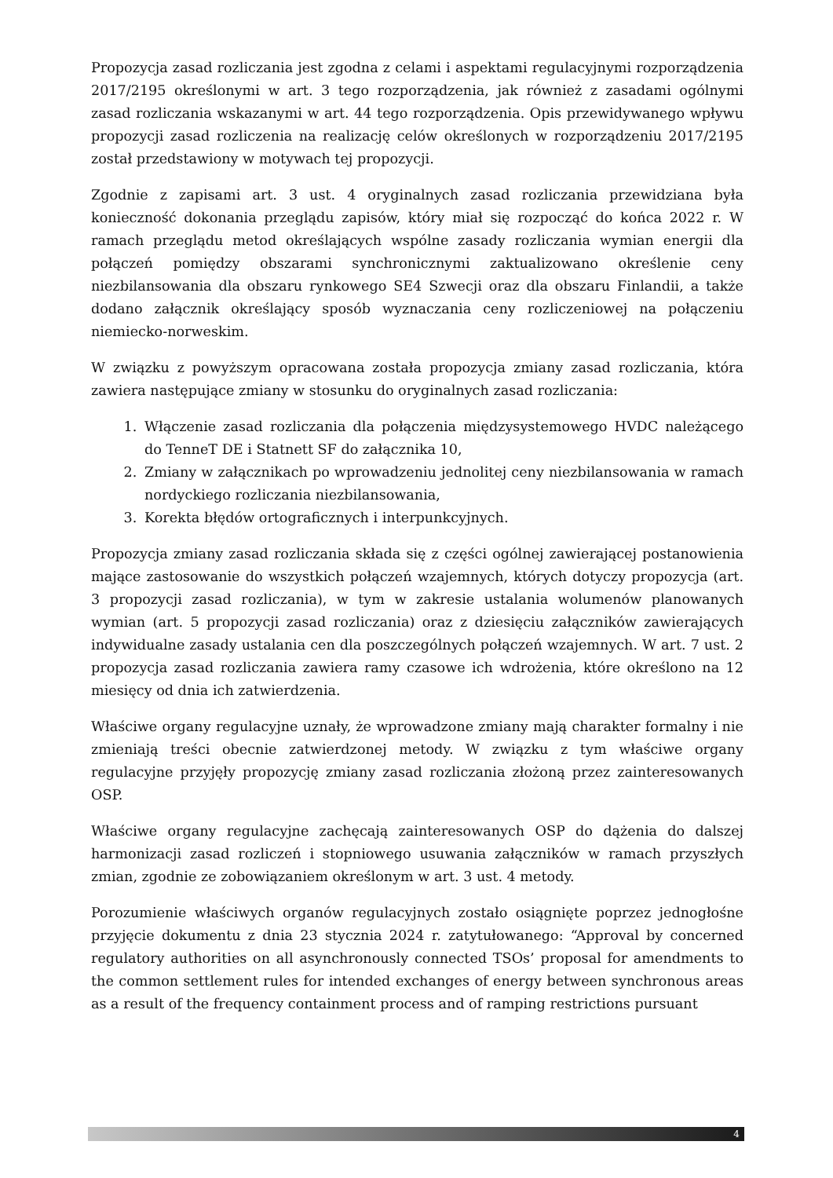Propozycja zasad rozliczania jest zgodna z celami i aspektami regulacyjnymi rozporządzenia 2017/2195 określonymi w art. 3 tego rozporządzenia, jak również z zasadami ogólnymi zasad rozliczania wskazanymi w art. 44 tego rozporządzenia. Opis przewidywanego wpływu propozycji zasad rozliczenia na realizację celów określonych w rozporządzeniu 2017/2195 został przedstawiony w motywach tej propozycji.
Zgodnie z zapisami art. 3 ust. 4 oryginalnych zasad rozliczania przewidziana była konieczność dokonania przeglądu zapisów, który miał się rozpocząć do końca 2022 r. W ramach przeglądu metod określających wspólne zasady rozliczania wymian energii dla połączeń pomiędzy obszarami synchronicznymi zaktualizowano określenie ceny niezbilansowania dla obszaru rynkowego SE4 Szwecji oraz dla obszaru Finlandii, a także dodano załącznik określający sposób wyznaczania ceny rozliczeniowej na połączeniu niemiecko-norweskim.
W związku z powyższym opracowana została propozycja zmiany zasad rozliczania, która zawiera następujące zmiany w stosunku do oryginalnych zasad rozliczania:
1. Włączenie zasad rozliczania dla połączenia międzysystemowego HVDC należącego do TenneT DE i Statnett SF do załącznika 10,
2. Zmiany w załącznikach po wprowadzeniu jednolitej ceny niezbilansowania w ramach nordyckiego rozliczania niezbilansowania,
3. Korekta błędów ortograficznych i interpunkcyjnych.
Propozycja zmiany zasad rozliczania składa się z części ogólnej zawierającej postanowienia mające zastosowanie do wszystkich połączeń wzajemnych, których dotyczy propozycja (art. 3 propozycji zasad rozliczania), w tym w zakresie ustalania wolumenów planowanych wymian (art. 5 propozycji zasad rozliczania) oraz z dziesięciu załączników zawierających indywidualne zasady ustalania cen dla poszczególnych połączeń wzajemnych. W art. 7 ust. 2 propozycja zasad rozliczania zawiera ramy czasowe ich wdrożenia, które określono na 12 miesięcy od dnia ich zatwierdzenia.
Właściwe organy regulacyjne uznały, że wprowadzone zmiany mają charakter formalny i nie zmieniają treści obecnie zatwierdzonej metody. W związku z tym właściwe organy regulacyjne przyjęły propozycję zmiany zasad rozliczania złożoną przez zainteresowanych OSP.
Właściwe organy regulacyjne zachęcają zainteresowanych OSP do dążenia do dalszej harmonizacji zasad rozliczeń i stopniowego usuwania załączników w ramach przyszłych zmian, zgodnie ze zobowiązaniem określonym w art. 3 ust. 4 metody.
Porozumienie właściwych organów regulacyjnych zostało osiągnięte poprzez jednogłośne przyjęcie dokumentu z dnia 23 stycznia 2024 r. zatytułowanego: “Approval by concerned regulatory authorities on all asynchronously connected TSOs’ proposal for amendments to the common settlement rules for intended exchanges of energy between synchronous areas as a result of the frequency containment process and of ramping restrictions pursuant
4